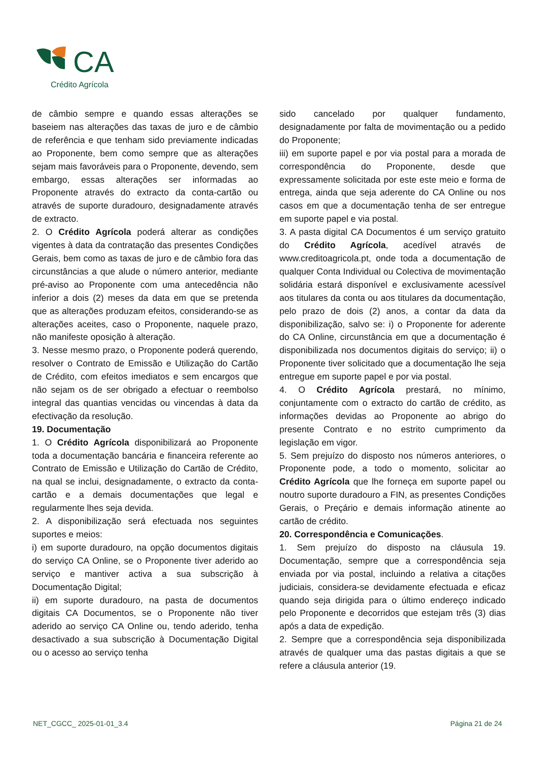CA
Crédito Agrícola
de câmbio sempre e quando essas alterações se baseiem nas alterações das taxas de juro e de câmbio de referência e que tenham sido previamente indicadas ao Proponente, bem como sempre que as alterações sejam mais favoráveis para o Proponente, devendo, sem embargo, essas alterações ser informadas ao Proponente através do extracto da conta-cartão ou através de suporte duradouro, designadamente através de extracto.
2. O Crédito Agrícola poderá alterar as condições vigentes à data da contratação das presentes Condições Gerais, bem como as taxas de juro e de câmbio fora das circunstâncias a que alude o número anterior, mediante pré-aviso ao Proponente com uma antecedência não inferior a dois (2) meses da data em que se pretenda que as alterações produzam efeitos, considerando-se as alterações aceites, caso o Proponente, naquele prazo, não manifeste oposição à alteração.
3. Nesse mesmo prazo, o Proponente poderá querendo, resolver o Contrato de Emissão e Utilização do Cartão de Crédito, com efeitos imediatos e sem encargos que não sejam os de ser obrigado a efectuar o reembolso integral das quantias vencidas ou vincendas à data da efectivação da resolução.
19. Documentação
1. O Crédito Agrícola disponibilizará ao Proponente toda a documentação bancária e financeira referente ao Contrato de Emissão e Utilização do Cartão de Crédito, na qual se inclui, designadamente, o extracto da conta-cartão e a demais documentações que legal e regularmente lhes seja devida.
2. A disponibilização será efectuada nos seguintes suportes e meios:
i) em suporte duradouro, na opção documentos digitais do serviço CA Online, se o Proponente tiver aderido ao serviço e mantiver activa a sua subscrição à Documentação Digital;
ii) em suporte duradouro, na pasta de documentos digitais CA Documentos, se o Proponente não tiver aderido ao serviço CA Online ou, tendo aderido, tenha desactivado a sua subscrição à Documentação Digital ou o acesso ao serviço tenha
sido cancelado por qualquer fundamento, designadamente por falta de movimentação ou a pedido do Proponente;
iii) em suporte papel e por via postal para a morada de correspondência do Proponente, desde que expressamente solicitada por este este meio e forma de entrega, ainda que seja aderente do CA Online ou nos casos em que a documentação tenha de ser entregue em suporte papel e via postal.
3. A pasta digital CA Documentos é um serviço gratuito do Crédito Agrícola, acedível através de www.creditoagricola.pt, onde toda a documentação de qualquer Conta Individual ou Colectiva de movimentação solidária estará disponível e exclusivamente acessível aos titulares da conta ou aos titulares da documentação, pelo prazo de dois (2) anos, a contar da data da disponibilização, salvo se: i) o Proponente for aderente do CA Online, circunstância em que a documentação é disponibilizada nos documentos digitais do serviço; ii) o Proponente tiver solicitado que a documentação lhe seja entregue em suporte papel e por via postal.
4. O Crédito Agrícola prestará, no mínimo, conjuntamente com o extracto do cartão de crédito, as informações devidas ao Proponente ao abrigo do presente Contrato e no estrito cumprimento da legislação em vigor.
5. Sem prejuízo do disposto nos números anteriores, o Proponente pode, a todo o momento, solicitar ao Crédito Agrícola que lhe forneça em suporte papel ou noutro suporte duradouro a FIN, as presentes Condições Gerais, o Preçário e demais informação atinente ao cartão de crédito.
20. Correspondência e Comunicações.
1. Sem prejuízo do disposto na cláusula 19. Documentação, sempre que a correspondência seja enviada por via postal, incluindo a relativa a citações judiciais, considera-se devidamente efectuada e eficaz quando seja dirigida para o último endereço indicado pelo Proponente e decorridos que estejam três (3) dias após a data de expedição.
2. Sempre que a correspondência seja disponibilizada através de qualquer uma das pastas digitais a que se refere a cláusula anterior (19.
NET_CGCC_ 2025-01-01_3.4 Página 21 de 24